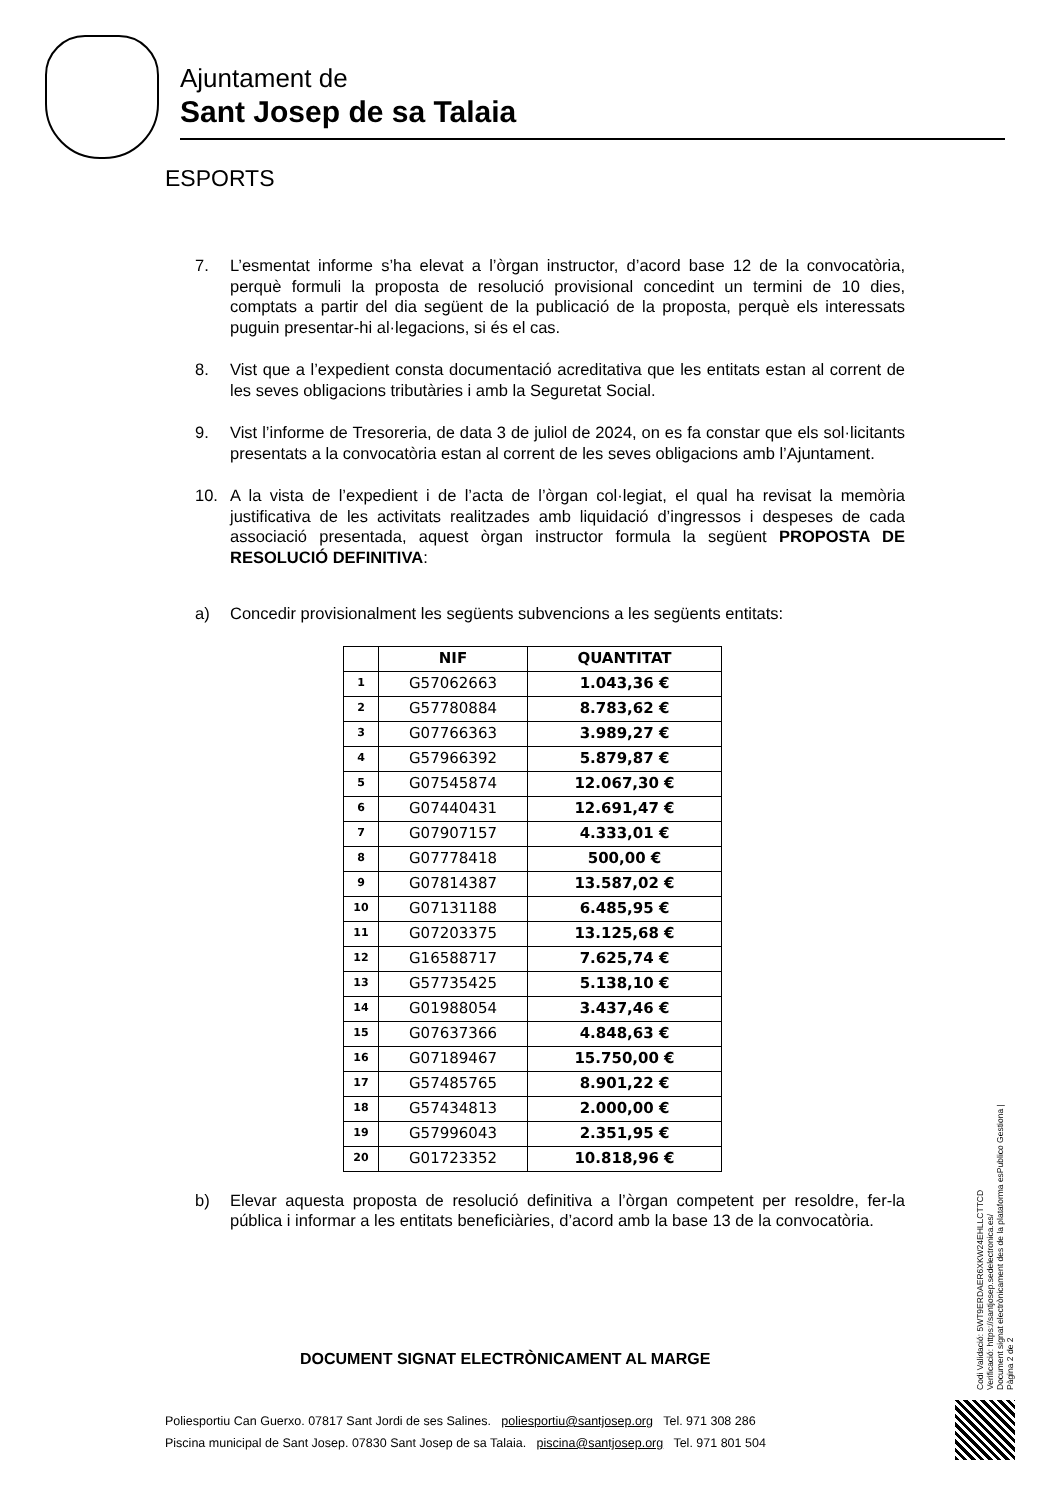Ajuntament de
Sant Josep de sa Talaia
ESPORTS
7. L’esmentat informe s’ha elevat a l’òrgan instructor, d’acord base 12 de la convocatòria, perquè formuli la proposta de resolució provisional concedint un termini de 10 dies, comptats a partir del dia següent de la publicació de la proposta, perquè els interessats puguin presentar-hi al·legacions, si és el cas.
8. Vist que a l’expedient consta documentació acreditativa que les entitats estan al corrent de les seves obligacions tributàries i amb la Seguretat Social.
9. Vist l’informe de Tresoreria, de data 3 de juliol de 2024, on es fa constar que els sol·licitants presentats a la convocatòria estan al corrent de les seves obligacions amb l’Ajuntament.
10. A la vista de l’expedient i de l’acta de l’òrgan col·legiat, el qual ha revisat la memòria justificativa de les activitats realitzades amb liquidació d’ingressos i despeses de cada associació presentada, aquest òrgan instructor formula la següent PROPOSTA DE RESOLUCIÓ DEFINITIVA:
a) Concedir provisionalment les següents subvencions a les següents entitats:
| | NIF | QUANTITAT |
| --- | --- | --- |
| 1 | G57062663 | 1.043,36 € |
| 2 | G57780884 | 8.783,62 € |
| 3 | G07766363 | 3.989,27 € |
| 4 | G57966392 | 5.879,87 € |
| 5 | G07545874 | 12.067,30 € |
| 6 | G07440431 | 12.691,47 € |
| 7 | G07907157 | 4.333,01 € |
| 8 | G07778418 | 500,00 € |
| 9 | G07814387 | 13.587,02 € |
| 10 | G07131188 | 6.485,95 € |
| 11 | G07203375 | 13.125,68 € |
| 12 | G16588717 | 7.625,74 € |
| 13 | G57735425 | 5.138,10 € |
| 14 | G01988054 | 3.437,46 € |
| 15 | G07637366 | 4.848,63 € |
| 16 | G07189467 | 15.750,00 € |
| 17 | G57485765 | 8.901,22 € |
| 18 | G57434813 | 2.000,00 € |
| 19 | G57996043 | 2.351,95 € |
| 20 | G01723352 | 10.818,96 € |
b) Elevar aquesta proposta de resolució definitiva a l’òrgan competent per resoldre, fer-la pública i informar a les entitats beneficiàries, d’acord amb la base 13 de la convocatòria.
DOCUMENT SIGNAT ELECTRÒNICAMENT AL MARGE
Poliesportiu Can Guerxo. 07817 Sant Jordi de ses Salines. poliesportiu@santjosep.org Tel. 971 308 286
Piscina municipal de Sant Josep. 07830 Sant Josep de sa Talaia. piscina@santjosep.org Tel. 971 801 504
Codi Validació: 5WT9ERDAER6XKW24EHLLCTTCD
Verificació: https://santjosep.sedelectronica.es/
Document signat electrònicament des de la plataforma esPublico Gestiona | Pàgina 2 de 2